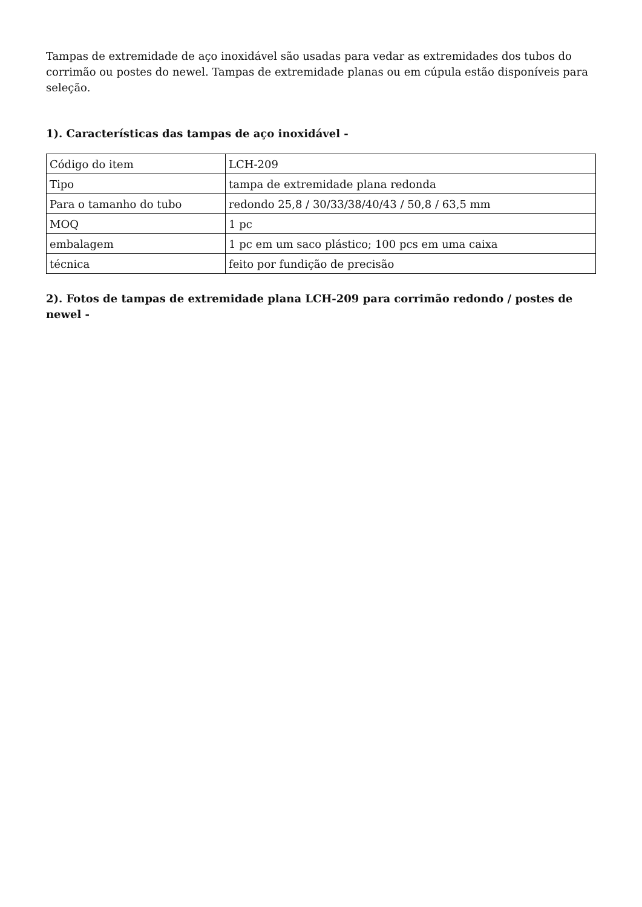Tampas de extremidade de aço inoxidável são usadas para vedar as extremidades dos tubos do corrimão ou postes do newel. Tampas de extremidade planas ou em cúpula estão disponíveis para seleção.
1). Características das tampas de aço inoxidável -
| Código do item | LCH-209 |
| Tipo | tampa de extremidade plana redonda |
| Para o tamanho do tubo | redondo 25,8 / 30/33/38/40/43 / 50,8 / 63,5 mm |
| MOQ | 1 pc |
| embalagem | 1 pc em um saco plástico; 100 pcs em uma caixa |
| técnica | feito por fundição de precisão |
2). Fotos de tampas de extremidade plana LCH-209 para corrimão redondo / postes de newel -